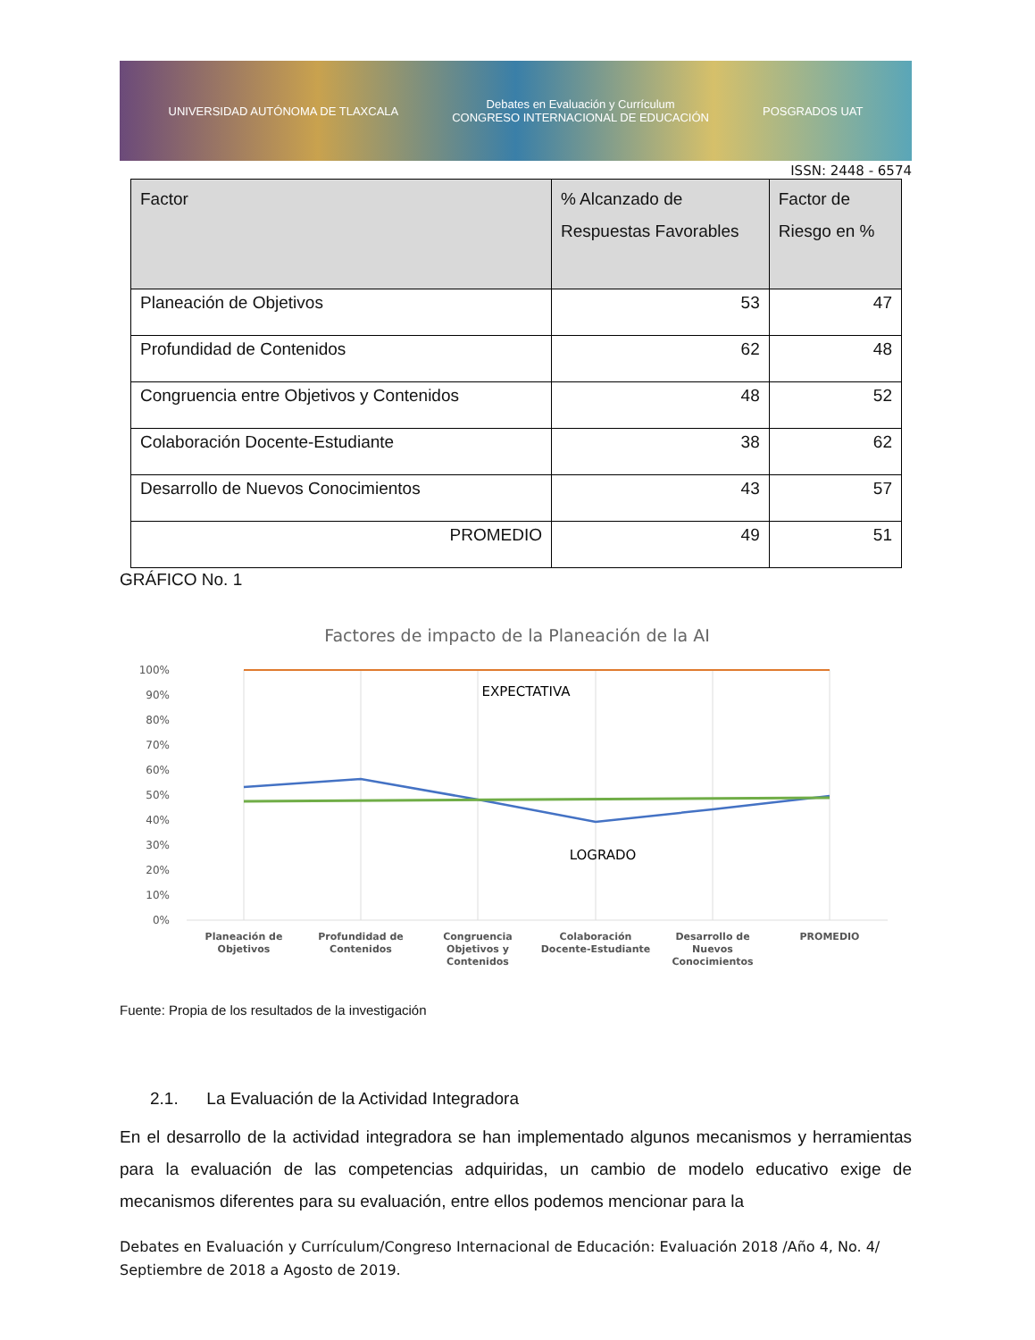UNIVERSIDAD AUTÓNOMA DE TLAXCALA Debates en Evaluación y Currículum
CONGRESO INTERNACIONAL DE EDUCACIÓN POSGRADOS UAT
ISSN: 2448 - 6574
| Factor | % Alcanzado de Respuestas Favorables | Factor de Riesgo en % |
| --- | --- | --- |
| Planeación de Objetivos | 53 | 47 |
| Profundidad de Contenidos | 62 | 48 |
| Congruencia entre Objetivos y Contenidos | 48 | 52 |
| Colaboración Docente-Estudiante | 38 | 62 |
| Desarrollo de Nuevos Conocimientos | 43 | 57 |
| PROMEDIO | 49 | 51 |
GRÁFICO No. 1
Factores de impacto de la Planeación de la AI
100%
90%
80%
70%
60%
50%
40%
30%
20%
10%
0%
EXPECTATIVA
LOGRADO
Planeación de
Objetivos
Profundidad de
Contenidos
Congruencia
Objetivos y
Contenidos
Colaboración
Docente-Estudiante
Desarrollo de
Nuevos
Conocimientos
PROMEDIO
Fuente: Propia de los resultados de la investigación
2.1. La Evaluación de la Actividad Integradora
En el desarrollo de la actividad integradora se han implementado algunos mecanismos y herramientas para la evaluación de las competencias adquiridas, un cambio de modelo educativo exige de mecanismos diferentes para su evaluación, entre ellos podemos mencionar para la
Debates en Evaluación y Currículum/Congreso Internacional de Educación: Evaluación 2018 /Año 4, No. 4/ Septiembre de 2018 a Agosto de 2019.